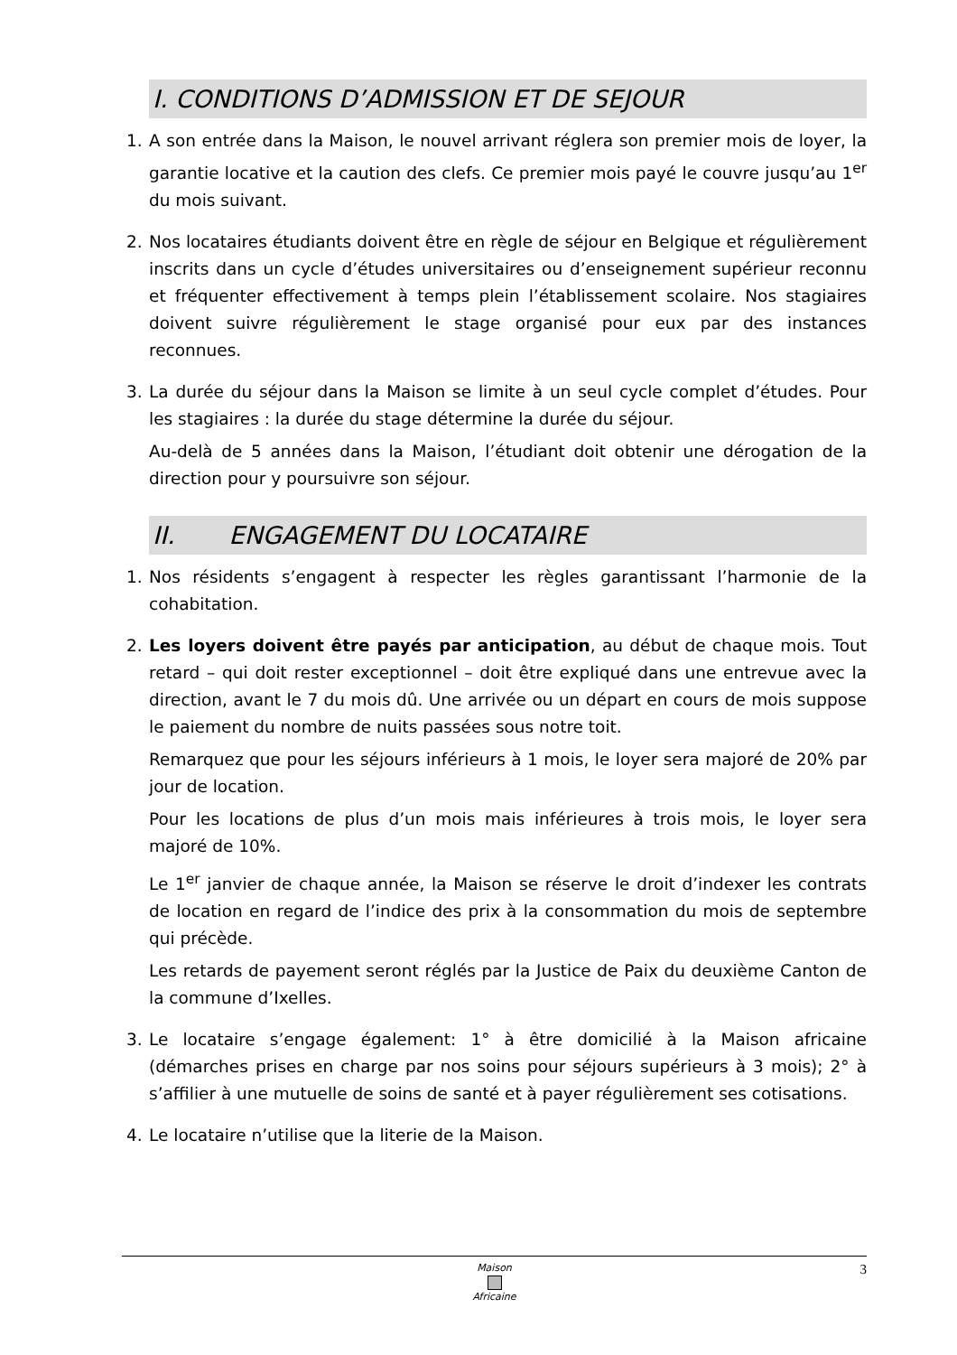I. CONDITIONS D’ADMISSION ET DE SEJOUR
1. A son entrée dans la Maison, le nouvel arrivant réglera son premier mois de loyer, la garantie locative et la caution des clefs. Ce premier mois payé le couvre jusqu’au 1<sup>er</sup> du mois suivant.
2. Nos locataires étudiants doivent être en règle de séjour en Belgique et régulièrement inscrits dans un cycle d’études universitaires ou d’enseignement supérieur reconnu et fréquenter effectivement à temps plein l’établissement scolaire. Nos stagiaires doivent suivre régulièrement le stage organisé pour eux par des instances reconnues.
3. La durée du séjour dans la Maison se limite à un seul cycle complet d’études. Pour les stagiaires : la durée du stage détermine la durée du séjour.
Au-delà de 5 années dans la Maison, l’étudiant doit obtenir une dérogation de la direction pour y poursuivre son séjour.
II. ENGAGEMENT DU LOCATAIRE
1. Nos résidents s’engagent à respecter les règles garantissant l’harmonie de la cohabitation.
2. Les loyers doivent être payés par anticipation, au début de chaque mois. Tout retard – qui doit rester exceptionnel – doit être expliqué dans une entrevue avec la direction, avant le 7 du mois dû. Une arrivée ou un départ en cours de mois suppose le paiement du nombre de nuits passées sous notre toit.
Remarquez que pour les séjours inférieurs à 1 mois, le loyer sera majoré de 20% par jour de location.
Pour les locations de plus d’un mois mais inférieures à trois mois, le loyer sera majoré de 10%.
Le 1<sup>er</sup> janvier de chaque année, la Maison se réserve le droit d’indexer les contrats de location en regard de l’indice des prix à la consommation du mois de septembre qui précède.
Les retards de payement seront réglés par la Justice de Paix du deuxième Canton de la commune d’Ixelles.
3. Le locataire s’engage également: 1° à être domicilié à la Maison africaine (démarches prises en charge par nos soins pour séjours supérieurs à 3 mois); 2° à s’affilier à une mutuelle de soins de santé et à payer régulièrement ses cotisations.
4. Le locataire n’utilise que la literie de la Maison.
3
Maison
Africaine